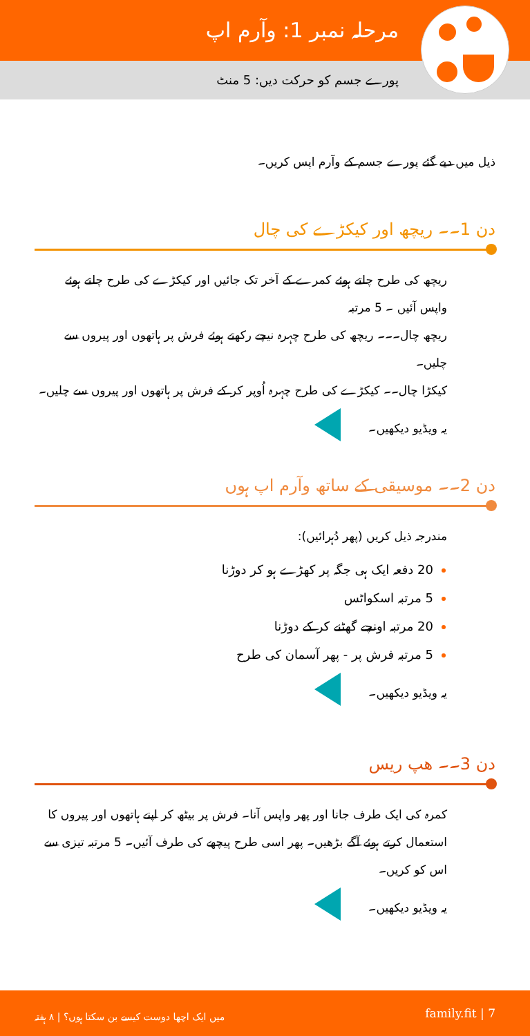مرحلہ نمبر 1: وآرم اپ
پورے جسم کو حرکت دیں: 5 منٹ
ذیل میں دیے گئے پورے جسم کے وآرم اپس کریں۔
دن 1۔۔ ریچھ اور کیکڑے کی چال
ریچھ کی طرح چلتے ہوئے کمرے کے آخر تک جائیں اور کیکڑے کی طرح چلتے ہوئے واپس آئیں ۔ 5 مرتبہ
ریچھ چال۔۔۔ ریچھ کی طرح چہرہ نیچے رکھتے ہوئے فرش پر ہاتھوں اور پیروں سے چلیں۔
کیکڑا چال۔۔ کیکڑے کی طرح چہرہ اُوپر کر کے فرش پر ہاتھوں اور پیروں سے چلیں۔
یہ ویڈیو دیکھیں۔
دن 2۔۔ موسیقی کے ساتھ وآرم اپ ہوں
مندرجہ ذیل کریں (پھر دُہرائیں):
20 دفعہ ایک ہی جگہ پر کھڑے ہو کر دوڑنا
5 مرتبہ اسکواٹس
20 مرتبہ اونچے گھٹنے کر کے دوڑنا
5 مرتبہ فرش پر - پھر آسمان کی طرح
یہ ویڈیو دیکھیں۔
دن 3۔۔ ھپ ریس
کمرہ کی ایک طرف جانا اور پھر واپس آنا۔ فرش پر بیٹھ کر اپنے ہاتھوں اور پیروں کا استعمال کرتے ہوئے آگے بڑھیں۔ پھر اسی طرح پیچھے کی طرف آئیں۔ 5 مرتبہ تیزی سے اس کو کریں۔
یہ ویڈیو دیکھیں۔
family.fit | 7 میں ایک اچھا دوست کیسے بن سکتا ہوں؟ | ۸ ہفتہ